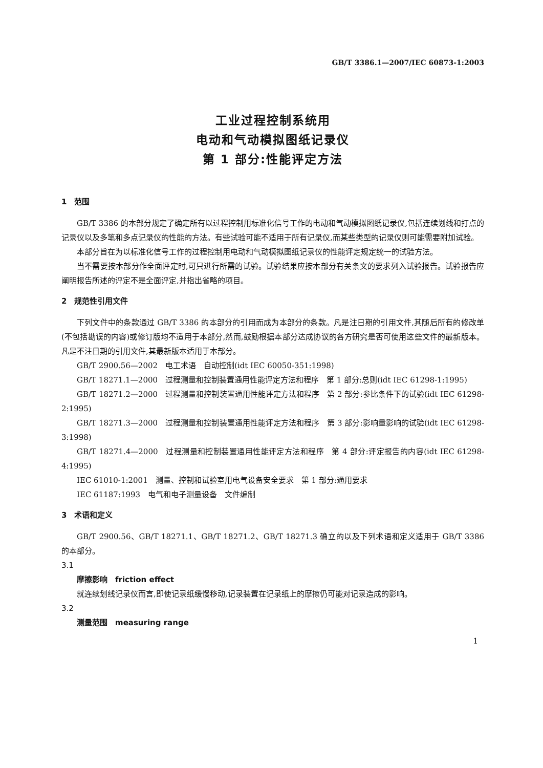GB/T 3386.1—2007/IEC 60873-1:2003
工业过程控制系统用
电动和气动模拟图纸记录仪
第 1 部分:性能评定方法
1　范围
GB/T 3386 的本部分规定了确定所有以过程控制用标准化信号工作的电动和气动模拟图纸记录仪,包括连续划线和打点的记录仪以及多笔和多点记录仪的性能的方法。有些试验可能不适用于所有记录仪,而某些类型的记录仪则可能需要附加试验。
本部分旨在为以标准化信号工作的过程控制用电动和气动模拟图纸记录仪的性能评定规定统一的试验方法。
当不需要按本部分作全面评定时,可只进行所需的试验。试验结果应按本部分有关条文的要求列入试验报告。试验报告应阐明报告所述的评定不是全面评定,并指出省略的项目。
2　规范性引用文件
下列文件中的条款通过 GB/T 3386 的本部分的引用而成为本部分的条款。凡是注日期的引用文件,其随后所有的修改单(不包括勘误的内容)或修订版均不适用于本部分,然而,鼓励根据本部分达成协议的各方研究是否可使用这些文件的最新版本。凡是不注日期的引用文件,其最新版本适用于本部分。
GB/T 2900.56—2002　电工术语　自动控制(idt IEC 60050-351:1998)
GB/T 18271.1—2000　过程测量和控制装置通用性能评定方法和程序　第 1 部分:总则(idt IEC 61298-1:1995)
GB/T 18271.2—2000　过程测量和控制装置通用性能评定方法和程序　第 2 部分:参比条件下的试验(idt IEC 61298-2:1995)
GB/T 18271.3—2000　过程测量和控制装置通用性能评定方法和程序　第 3 部分:影响量影响的试验(idt IEC 61298-3:1998)
GB/T 18271.4—2000　过程测量和控制装置通用性能评定方法和程序　第 4 部分:评定报告的内容(idt IEC 61298-4:1995)
IEC 61010-1:2001　测量、控制和试验室用电气设备安全要求　第 1 部分:通用要求
IEC 61187:1993　电气和电子测量设备　文件编制
3　术语和定义
GB/T 2900.56、GB/T 18271.1、GB/T 18271.2、GB/T 18271.3 确立的以及下列术语和定义适用于 GB/T 3386 的本部分。
3.1
摩擦影响　friction effect
就连续划线记录仪而言,即使记录纸缓慢移动,记录装置在记录纸上的摩擦仍可能对记录造成的影响。
3.2
测量范围　measuring range
1